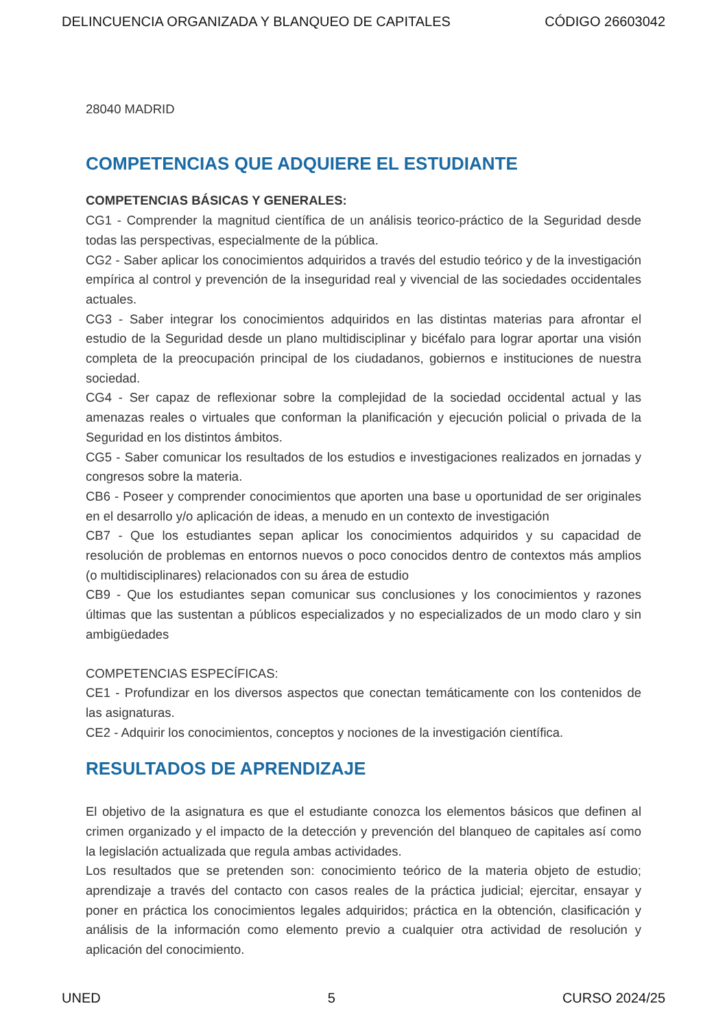DELINCUENCIA ORGANIZADA Y BLANQUEO DE CAPITALES CÓDIGO 26603042
28040 MADRID
COMPETENCIAS QUE ADQUIERE EL ESTUDIANTE
COMPETENCIAS BÁSICAS Y GENERALES:
CG1 - Comprender la magnitud científica de un análisis teorico-práctico de la Seguridad desde todas las perspectivas, especialmente de la pública.
CG2 - Saber aplicar los conocimientos adquiridos a través del estudio teórico y de la investigación empírica al control y prevención de la inseguridad real y vivencial de las sociedades occidentales actuales.
CG3 - Saber integrar los conocimientos adquiridos en las distintas materias para afrontar el estudio de la Seguridad desde un plano multidisciplinar y bicéfalo para lograr aportar una visión completa de la preocupación principal de los ciudadanos, gobiernos e instituciones de nuestra sociedad.
CG4 - Ser capaz de reflexionar sobre la complejidad de la sociedad occidental actual y las amenazas reales o virtuales que conforman la planificación y ejecución policial o privada de la Seguridad en los distintos ámbitos.
CG5 - Saber comunicar los resultados de los estudios e investigaciones realizados en jornadas y congresos sobre la materia.
CB6 - Poseer y comprender conocimientos que aporten una base u oportunidad de ser originales en el desarrollo y/o aplicación de ideas, a menudo en un contexto de investigación
CB7 - Que los estudiantes sepan aplicar los conocimientos adquiridos y su capacidad de resolución de problemas en entornos nuevos o poco conocidos dentro de contextos más amplios (o multidisciplinares) relacionados con su área de estudio
CB9 - Que los estudiantes sepan comunicar sus conclusiones y los conocimientos y razones últimas que las sustentan a públicos especializados y no especializados de un modo claro y sin ambigüedades
COMPETENCIAS ESPECÍFICAS:
CE1 - Profundizar en los diversos aspectos que conectan temáticamente con los contenidos de las asignaturas.
CE2 - Adquirir los conocimientos, conceptos y nociones de la investigación científica.
RESULTADOS DE APRENDIZAJE
El objetivo de la asignatura es que el estudiante conozca los elementos básicos que definen al crimen organizado y el impacto de la detección y prevención del blanqueo de capitales así como la legislación actualizada que regula ambas actividades.
Los resultados que se pretenden son: conocimiento teórico de la materia objeto de estudio; aprendizaje a través del contacto con casos reales de la práctica judicial; ejercitar, ensayar y poner en práctica los conocimientos legales adquiridos; práctica en la obtención, clasificación y análisis de la información como elemento previo a cualquier otra actividad de resolución y aplicación del conocimiento.
UNED 5 CURSO 2024/25